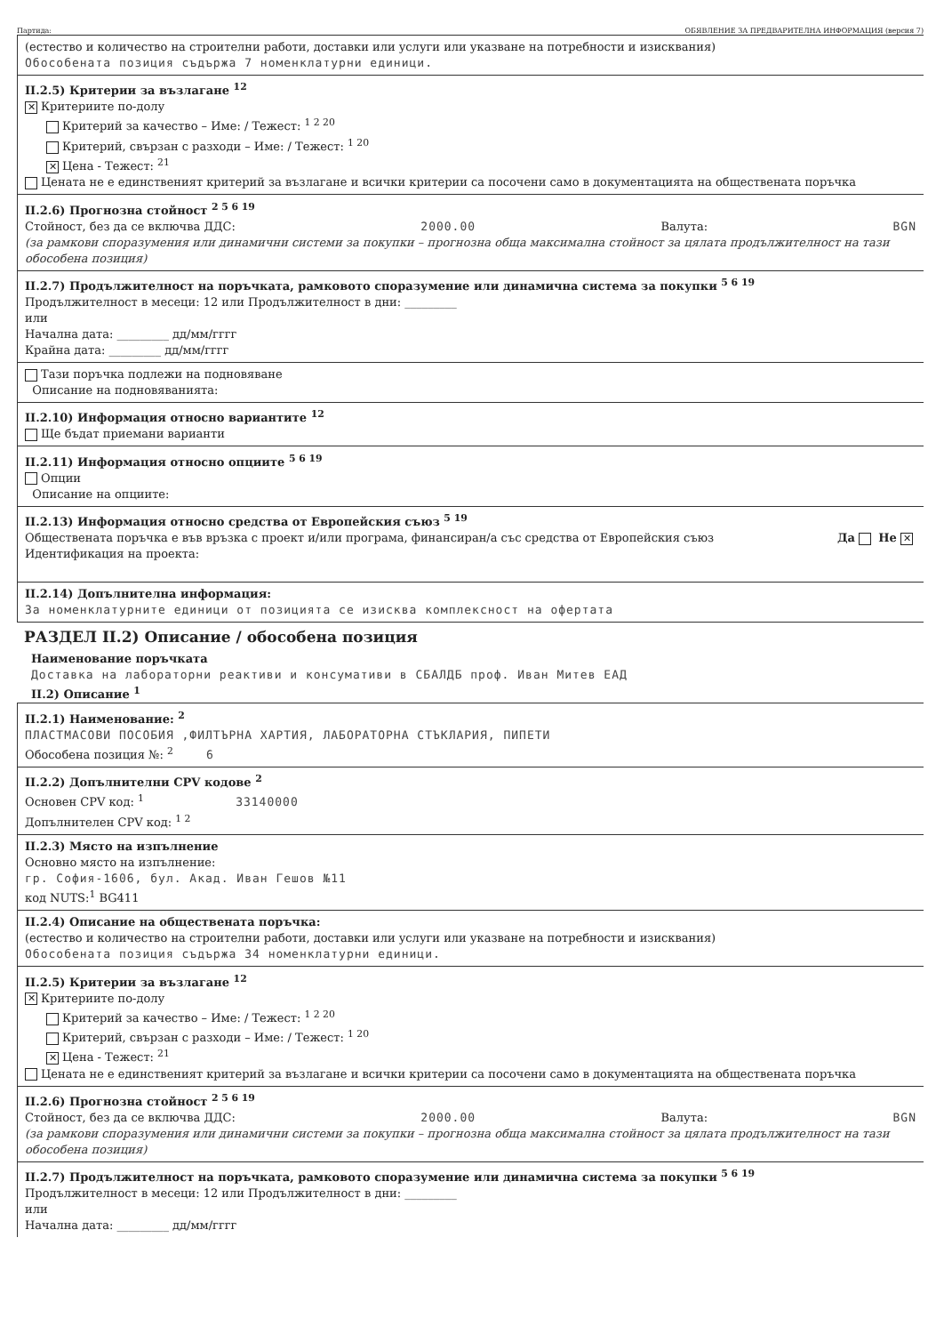Партида: ОБЯВЛЕНИЕ ЗА ПРЕДВАРИТЕЛНА ИНФОРМАЦИЯ (версия 7)
(естество и количество на строителни работи, доставки или услуги или указване на потребности и изисквания)
Обособената позиция съдържа 7 номенклатурни единици.
II.2.5) Критерии за възлагане <sup>12</sup>
✕ Критериите по-долу
Критерий за качество – Име: / Тежест: <sup>1 2 20</sup>
Критерий, свързан с разходи – Име: / Тежест: <sup>1 20</sup>
✕ Цена - Тежест: <sup>21</sup>
Цената не е единственият критерий за възлагане и всички критерии са посочени само в документацията на обществената поръчка
II.2.6) Прогнозна стойност <sup>2 5 6 19</sup>
Стойност, без да се включва ДДС: 2000.00 Валута: BGN
(за рамкови споразумения или динамични системи за покупки – прогнозна обща максимална стойност за цялата продължителност на тази обособена позиция)
II.2.7) Продължителност на поръчката, рамковото споразумение или динамична система за покупки <sup>5 6 19</sup>
Продължителност в месеци: 12 или Продължителност в дни: _________
или
Начална дата: _________ дд/мм/гггг
Крайна дата: _________ дд/мм/гггг
Тази поръчка подлежи на подновяване
Описание на подновяванията:
II.2.10) Информация относно вариантите <sup>12</sup>
Ще бъдат приемани варианти
II.2.11) Информация относно опциите <sup>5 6 19</sup>
Опции
Описание на опциите:
II.2.13) Информация относно средства от Европейския съюз <sup>5 19</sup>
Обществената поръчка е във връзка с проект и/или програма, финансиран/а със средства от Европейския съюз Да Не ✕
Идентификация на проекта:
II.2.14) Допълнителна информация:
За номенклатурните единици от позицията се изисква комплексност на офертата
РАЗДЕЛ II.2) Описание / обособена позиция
Наименование поръчката
Доставка на лабораторни реактиви и консумативи в СБАЛДБ проф. Иван Митев ЕАД
II.2) Описание <sup>1</sup>
II.2.1) Наименование: <sup>2</sup>
ПЛАСТМАСОВИ ПОСОБИЯ ,ФИЛТЪРНА ХАРТИЯ, ЛАБОРАТОРНА СТЪКЛАРИЯ, ПИПЕТИ
Обособена позиция №: <sup>2</sup> 6
II.2.2) Допълнителни CPV кодове <sup>2</sup>
Основен CPV код: <sup>1</sup> 33140000
Допълнителен CPV код: <sup>1 2</sup>
II.2.3) Място на изпълнение
Основно място на изпълнение:
гр. София-1606, бул. Акад. Иван Гешов №11
код NUTS:<sup>1</sup> BG411
II.2.4) Описание на обществената поръчка:
(естество и количество на строителни работи, доставки или услуги или указване на потребности и изисквания)
Обособената позиция съдържа 34 номенклатурни единици.
II.2.5) Критерии за възлагане <sup>12</sup>
✕ Критериите по-долу
Критерий за качество – Име: / Тежест: <sup>1 2 20</sup>
Критерий, свързан с разходи – Име: / Тежест: <sup>1 20</sup>
✕ Цена - Тежест: <sup>21</sup>
Цената не е единственият критерий за възлагане и всички критерии са посочени само в документацията на обществената поръчка
II.2.6) Прогнозна стойност <sup>2 5 6 19</sup>
Стойност, без да се включва ДДС: 2000.00 Валута: BGN
(за рамкови споразумения или динамични системи за покупки – прогнозна обща максимална стойност за цялата продължителност на тази обособена позиция)
II.2.7) Продължителност на поръчката, рамковото споразумение или динамична система за покупки <sup>5 6 19</sup>
Продължителност в месеци: 12 или Продължителност в дни: _________
или
Начална дата: _________ дд/мм/гггг